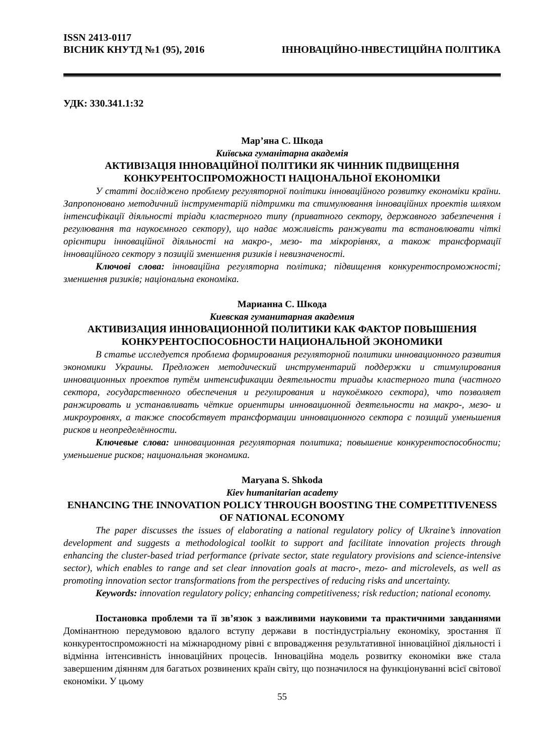ISSN 2413-0117
ВІСНИК КНУТД №1 (95), 2016 ІННОВАЦІЙНО-ІНВЕСТИЦІЙНА ПОЛІТИКА
УДК: 330.341.1:32
Мар’яна С. Шкода
Київська гуманітарна академія
АКТИВІЗАЦІЯ ІННОВАЦІЙНОЇ ПОЛІТИКИ ЯК ЧИННИК ПІДВИЩЕННЯ КОНКУРЕНТОСПРОМОЖНОСТІ НАЦІОНАЛЬНОЇ ЕКОНОМІКИ
У статті досліджено проблему регуляторної політики інноваційного розвитку економіки країни. Запропоновано методичний інструментарій підтримки та стимулювання інноваційних проектів шляхом інтенсифікації діяльності тріади кластерного типу (приватного сектору, державного забезпечення і регулювання та наукоємного сектору), що надає можливість ранжувати та встановлювати чіткі орієнтири інноваційної діяльності на макро-, мезо- та мікрорівнях, а також трансформації інноваційного сектору з позицій зменшення ризиків і невизначеності.
Ключові слова: інноваційна регуляторна політика; підвищення конкурентоспроможності; зменшення ризиків; національна економіка.
Марианна С. Шкода
Киевская гуманитарная академия
АКТИВИЗАЦИЯ ИННОВАЦИОННОЙ ПОЛИТИКИ КАК ФАКТОР ПОВЫШЕНИЯ КОНКУРЕНТОСПОСОБНОСТИ НАЦИОНАЛЬНОЙ ЭКОНОМИКИ
В статье исследуется проблема формирования регуляторной политики инновационного развития экономики Украины. Предложен методический инструментарий поддержки и стимулирования инновационных проектов путём интенсификации деятельности триады кластерного типа (частного сектора, государственного обеспечения и регулирования и наукоёмкого сектора), что позволяет ранжировать и устанавливать чёткие ориентиры инновационной деятельности на макро-, мезо- и микроуровнях, а также способствует трансформации инновационного сектора с позиций уменьшения рисков и неопределённости.
Ключевые слова: инновационная регуляторная политика; повышение конкурентоспособности; уменьшение рисков; национальная экономика.
Maryana S. Shkoda
Kiev humanitarian academy
ENHANCING THE INNOVATION POLICY THROUGH BOOSTING THE COMPETITIVENESS OF NATIONAL ECONOMY
The paper discusses the issues of elaborating a national regulatory policy of Ukraine’s innovation development and suggests a methodological toolkit to support and facilitate innovation projects through enhancing the cluster-based triad performance (private sector, state regulatory provisions and science-intensive sector), which enables to range and set clear innovation goals at macro-, mezo- and microlevels, as well as promoting innovation sector transformations from the perspectives of reducing risks and uncertainty.
Keywords: innovation regulatory policy; enhancing competitiveness; risk reduction; national economy.
Постановка проблеми та її зв’язок з важливими науковими та практичними завданнями Домінантною передумовою вдалого вступу держави в постіндустріальну економіку, зростання її конкурентоспроможності на міжнародному рівні є впровадження результативної інноваційної діяльності і відмінна інтенсивність інноваційних процесів. Інноваційна модель розвитку економіки вже стала завершеним діянням для багатьох розвинених країн світу, що позначилося на функціонуванні всієї світової економіки. У цьому
55